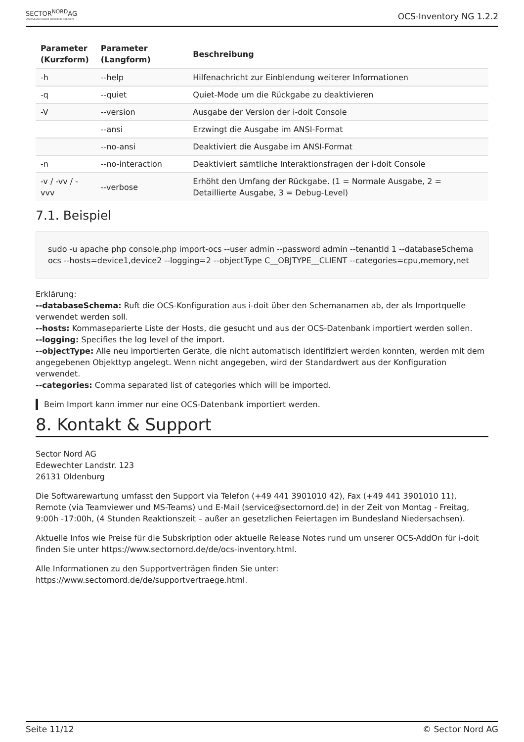SECTOR<sup>NORD</sup>AG
OpenSource based enterprise solutions
OCS-Inventory NG 1.2.2
| Parameter (Kurzform) | Parameter (Langform) | Beschreibung |
| --- | --- | --- |
| -h | --help | Hilfenachricht zur Einblendung weiterer Informationen |
| -q | --quiet | Quiet-Mode um die Rückgabe zu deaktivieren |
| -V | --version | Ausgabe der Version der i-doit Console |
| | --ansi | Erzwingt die Ausgabe im ANSI-Format |
| | --no-ansi | Deaktiviert die Ausgabe im ANSI-Format |
| -n | --no-interaction | Deaktiviert sämtliche Interaktionsfragen der i-doit Console |
| -v / -vv / -vvv | --verbose | Erhöht den Umfang der Rückgabe. (1 = Normale Ausgabe, 2 = Detaillierte Ausgabe, 3 = Debug-Level) |
7.1. Beispiel
sudo -u apache php console.php import-ocs --user admin --password admin --tenantId 1 --databaseSchema ocs --hosts=device1,device2 --logging=2 --objectType C__OBJTYPE__CLIENT --categories=cpu,memory,net
Erklärung:
--databaseSchema: Ruft die OCS-Konfiguration aus i-doit über den Schemanamen ab, der als Importquelle verwendet werden soll.
--hosts: Kommaseparierte Liste der Hosts, die gesucht und aus der OCS-Datenbank importiert werden sollen.
--logging: Specifies the log level of the import.
--objectType: Alle neu importierten Geräte, die nicht automatisch identifiziert werden konnten, werden mit dem angegebenen Objekttyp angelegt. Wenn nicht angegeben, wird der Standardwert aus der Konfiguration verwendet.
--categories: Comma separated list of categories which will be imported.
Beim Import kann immer nur eine OCS-Datenbank importiert werden.
8. Kontakt & Support
Sector Nord AG
Edewechter Landstr. 123
26131 Oldenburg
Die Softwarewartung umfasst den Support via Telefon (+49 441 3901010 42), Fax (+49 441 3901010 11), Remote (via Teamviewer und MS-Teams) und E-Mail (service@sectornord.de) in der Zeit von Montag - Freitag, 9:00h -17:00h, (4 Stunden Reaktionszeit – außer an gesetzlichen Feiertagen im Bundesland Niedersachsen).
Aktuelle Infos wie Preise für die Subskription oder aktuelle Release Notes rund um unserer OCS-AddOn für i-doit finden Sie unter https://www.sectornord.de/de/ocs-inventory.html.
Alle Informationen zu den Supportverträgen finden Sie unter:
https://www.sectornord.de/de/supportvertraege.html.
Seite 11/12 © Sector Nord AG